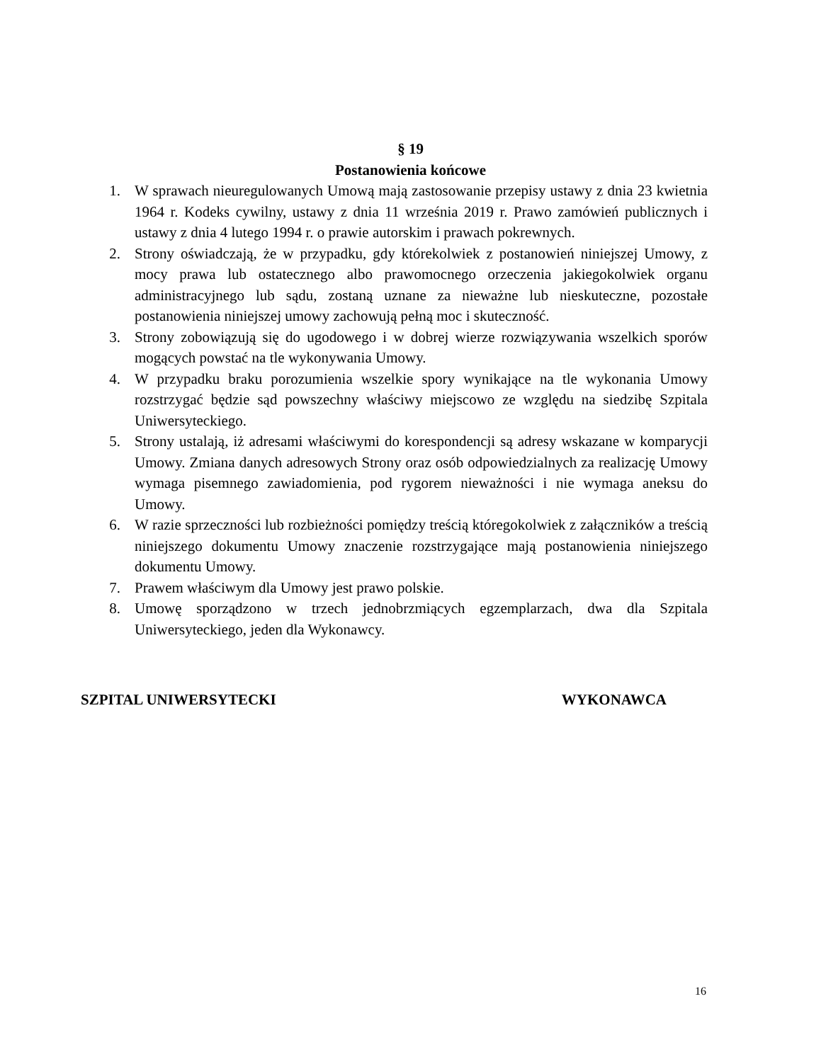§ 19
Postanowienia końcowe
1. W sprawach nieuregulowanych Umową mają zastosowanie przepisy ustawy z dnia 23 kwietnia 1964 r. Kodeks cywilny, ustawy z dnia 11 września 2019 r. Prawo zamówień publicznych i ustawy z dnia 4 lutego 1994 r. o prawie autorskim i prawach pokrewnych.
2. Strony oświadczają, że w przypadku, gdy którekolwiek z postanowień niniejszej Umowy, z mocy prawa lub ostatecznego albo prawomocnego orzeczenia jakiegokolwiek organu administracyjnego lub sądu, zostaną uznane za nieważne lub nieskuteczne, pozostałe postanowienia niniejszej umowy zachowują pełną moc i skuteczność.
3. Strony zobowiązują się do ugodowego i w dobrej wierze rozwiązywania wszelkich sporów mogących powstać na tle wykonywania Umowy.
4. W przypadku braku porozumienia wszelkie spory wynikające na tle wykonania Umowy rozstrzygać będzie sąd powszechny właściwy miejscowo ze względu na siedzibę Szpitala Uniwersyteckiego.
5. Strony ustalają, iż adresami właściwymi do korespondencji są adresy wskazane w komparycji Umowy. Zmiana danych adresowych Strony oraz osób odpowiedzialnych za realizację Umowy wymaga pisemnego zawiadomienia, pod rygorem nieważności i nie wymaga aneksu do Umowy.
6. W razie sprzeczności lub rozbieżności pomiędzy treścią któregokolwiek z załączników a treścią niniejszego dokumentu Umowy znaczenie rozstrzygające mają postanowienia niniejszego dokumentu Umowy.
7. Prawem właściwym dla Umowy jest prawo polskie.
8. Umowę sporządzono w trzech jednobrzmiących egzemplarzach, dwa dla Szpitala Uniwersyteckiego, jeden dla Wykonawcy.
SZPITAL UNIWERSYTECKI WYKONAWCA
16